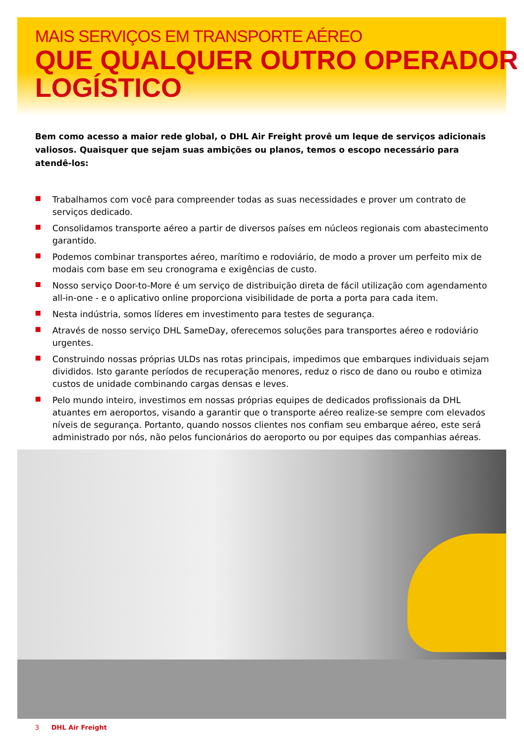MAIS SERVIÇOS EM TRANSPORTE AÉREO
QUE QUALQUER OUTRO OPERADOR LOGÍSTICO
Bem como acesso a maior rede global, o DHL Air Freight provê um leque de serviços adicionais valiosos. Quaisquer que sejam suas ambições ou planos, temos o escopo necessário para atendê-los:
Trabalhamos com você para compreender todas as suas necessidades e prover um contrato de serviços dedicado.
Consolidamos transporte aéreo a partir de diversos países em núcleos regionais com abastecimento garantido.
Podemos combinar transportes aéreo, marítimo e rodoviário, de modo a prover um perfeito mix de modais com base em seu cronograma e exigências de custo.
Nosso serviço Door-to-More é um serviço de distribuição direta de fácil utilização com agendamento all-in-one - e o aplicativo online proporciona visibilidade de porta a porta para cada item.
Nesta indústria, somos líderes em investimento para testes de segurança.
Através de nosso serviço DHL SameDay, oferecemos soluções para transportes aéreo e rodoviário urgentes.
Construindo nossas próprias ULDs nas rotas principais, impedimos que embarques individuais sejam divididos. Isto garante períodos de recuperação menores, reduz o risco de dano ou roubo e otimiza custos de unidade combinando cargas densas e leves.
Pelo mundo inteiro, investimos em nossas próprias equipes de dedicados profissionais da DHL atuantes em aeroportos, visando a garantir que o transporte aéreo realize-se sempre com elevados níveis de segurança. Portanto, quando nossos clientes nos confiam seu embarque aéreo, este será administrado por nós, não pelos funcionários do aeroporto ou por equipes das companhias aéreas.
3 DHL Air Freight